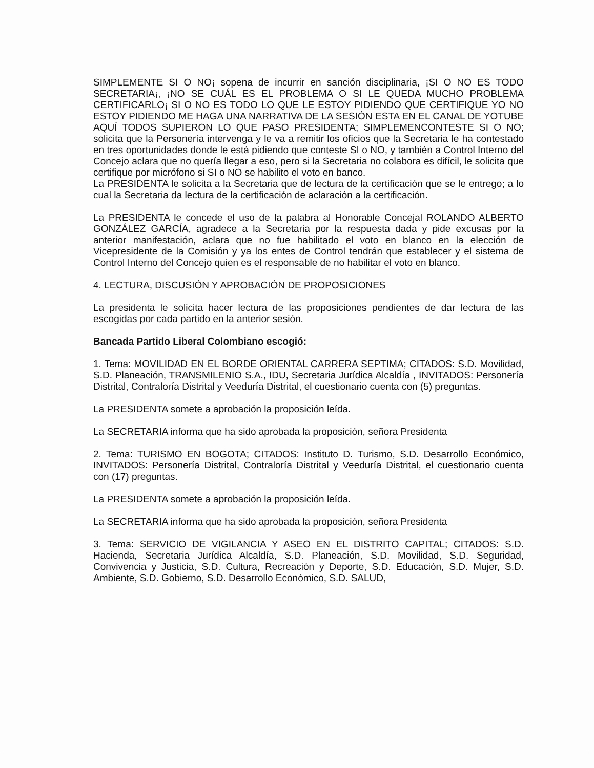SIMPLEMENTE SI O NO¡ sopena de incurrir en sanción disciplinaria, ¡SI O NO ES TODO SECRETARIA¡, ¡NO SE CUÁL ES EL PROBLEMA O SI LE QUEDA MUCHO PROBLEMA CERTIFICARLO¡ SI O NO ES TODO LO QUE LE ESTOY PIDIENDO QUE CERTIFIQUE YO NO ESTOY PIDIENDO ME HAGA UNA NARRATIVA DE LA SESIÓN ESTA EN EL CANAL DE YOTUBE AQUÍ TODOS SUPIERON LO QUE PASO PRESIDENTA; SIMPLEMENCONTESTE SI O NO; solicita que la Personería intervenga y le va a remitir los oficios que la Secretaria le ha contestado en tres oportunidades donde le está pidiendo que conteste SI o NO, y también a Control Interno del Concejo aclara que no quería llegar a eso, pero si la Secretaria no colabora es difícil, le solicita que certifique por micrófono si SI o NO se habilito el voto en banco.
La PRESIDENTA le solicita a la Secretaria que de lectura de la certificación que se le entrego; a lo cual la Secretaria da lectura de la certificación de aclaración a la certificación.
La PRESIDENTA le concede el uso de la palabra al Honorable Concejal ROLANDO ALBERTO GONZÁLEZ GARCÍA, agradece a la Secretaria por la respuesta dada y pide excusas por la anterior manifestación, aclara que no fue habilitado el voto en blanco en la elección de Vicepresidente de la Comisión y ya los entes de Control tendrán que establecer y el sistema de Control Interno del Concejo quien es el responsable de no habilitar el voto en blanco.
4. LECTURA, DISCUSIÓN Y APROBACIÓN DE PROPOSICIONES
La presidenta le solicita hacer lectura de las proposiciones pendientes de dar lectura de las escogidas por cada partido en la anterior sesión.
Bancada Partido Liberal Colombiano escogió:
1. Tema: MOVILIDAD EN EL BORDE ORIENTAL CARRERA SEPTIMA; CITADOS: S.D. Movilidad, S.D. Planeación, TRANSMILENIO S.A., IDU, Secretaria Jurídica Alcaldía , INVITADOS: Personería Distrital, Contraloría Distrital y Veeduría Distrital, el cuestionario cuenta con (5) preguntas.
La PRESIDENTA somete a aprobación la proposición leída.
La SECRETARIA informa que ha sido aprobada la proposición, señora Presidenta
2. Tema: TURISMO EN BOGOTA; CITADOS: Instituto D. Turismo, S.D. Desarrollo Económico, INVITADOS: Personería Distrital, Contraloría Distrital y Veeduría Distrital, el cuestionario cuenta con (17) preguntas.
La PRESIDENTA somete a aprobación la proposición leída.
La SECRETARIA informa que ha sido aprobada la proposición, señora Presidenta
3. Tema: SERVICIO DE VIGILANCIA Y ASEO EN EL DISTRITO CAPITAL; CITADOS: S.D. Hacienda, Secretaria Jurídica Alcaldía, S.D. Planeación, S.D. Movilidad, S.D. Seguridad, Convivencia y Justicia, S.D. Cultura, Recreación y Deporte, S.D. Educación, S.D. Mujer, S.D. Ambiente, S.D. Gobierno, S.D. Desarrollo Económico, S.D. SALUD,